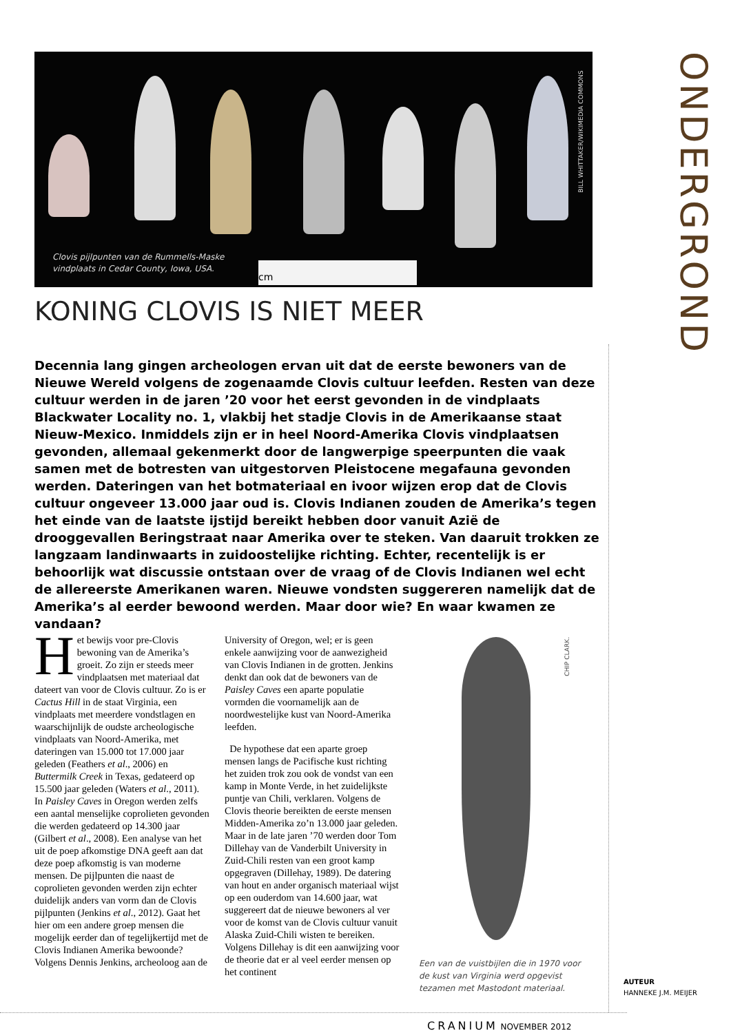BILL WHITTAKER/WIKIMEDIA COMMONS
Clovis pijlpunten van de Rummells-Maske
vindplaats in Cedar County, Iowa, USA.
cm
ONDERGROND
KONING CLOVIS IS NIET MEER
Decennia lang gingen archeologen ervan uit dat de eerste bewoners van de Nieuwe Wereld volgens de zogenaamde Clovis cultuur leefden. Resten van deze cultuur werden in de jaren ’20 voor het eerst gevonden in de vindplaats Blackwater Locality no. 1, vlakbij het stadje Clovis in de Amerikaanse staat Nieuw-Mexico. Inmiddels zijn er in heel Noord-Amerika Clovis vindplaatsen gevonden, allemaal gekenmerkt door de langwerpige speerpunten die vaak samen met de botresten van uitgestorven Pleistocene megafauna gevonden werden. Dateringen van het botmateriaal en ivoor wijzen erop dat de Clovis cultuur ongeveer 13.000 jaar oud is. Clovis Indianen zouden de Amerika’s tegen het einde van de laatste ijstijd bereikt hebben door vanuit Azië de drooggevallen Beringstraat naar Amerika over te steken. Van daaruit trokken ze langzaam landinwaarts in zuidoostelijke richting. Echter, recentelijk is er behoorlijk wat discussie ontstaan over de vraag of de Clovis Indianen wel echt de allereerste Amerikanen waren. Nieuwe vondsten suggereren namelijk dat de Amerika’s al eerder bewoond werden. Maar door wie? En waar kwamen ze vandaan?
Het bewijs voor pre-Clovis bewoning van de Amerika’s groeit. Zo zijn er steeds meer vindplaatsen met materiaal dat dateert van voor de Clovis cultuur. Zo is er Cactus Hill in de staat Virginia, een vindplaats met meerdere vondstlagen en waarschijnlijk de oudste archeologische vindplaats van Noord-Amerika, met dateringen van 15.000 tot 17.000 jaar geleden (Feathers et al., 2006) en Buttermilk Creek in Texas, gedateerd op 15.500 jaar geleden (Waters et al., 2011). In Paisley Caves in Oregon werden zelfs een aantal menselijke coprolieten gevonden die werden gedateerd op 14.300 jaar (Gilbert et al., 2008). Een analyse van het uit de poep afkomstige DNA geeft aan dat deze poep afkomstig is van moderne mensen. De pijlpunten die naast de coprolieten gevonden werden zijn echter duidelijk anders van vorm dan de Clovis pijlpunten (Jenkins et al., 2012). Gaat het hier om een andere groep mensen die mogelijk eerder dan of tegelijkertijd met de Clovis Indianen Amerika bewoonde? Volgens Dennis Jenkins, archeoloog aan de University of Oregon, wel; er is geen enkele aanwijzing voor de aanwezigheid van Clovis Indianen in de grotten. Jenkins denkt dan ook dat de bewoners van de Paisley Caves een aparte populatie vormden die voornamelijk aan de noordwestelijke kust van Noord-Amerika leefden.
De hypothese dat een aparte groep mensen langs de Pacifische kust richting het zuiden trok zou ook de vondst van een kamp in Monte Verde, in het zuidelijkste puntje van Chili, verklaren. Volgens de Clovis theorie bereikten de eerste mensen Midden-Amerika zo’n 13.000 jaar geleden. Maar in de late jaren ’70 werden door Tom Dillehay van de Vanderbilt University in Zuid-Chili resten van een groot kamp opgegraven (Dillehay, 1989). De datering van hout en ander organisch materiaal wijst op een ouderdom van 14.600 jaar, wat suggereert dat de nieuwe bewoners al ver voor de komst van de Clovis cultuur vanuit Alaska Zuid-Chili wisten te bereiken. Volgens Dillehay is dit een aanwijzing voor de theorie dat er al veel eerder mensen op het continent
CHIP CLARK.
Een van de vuistbijlen die in 1970 voor de kust van Virginia werd opgevist tezamen met Mastodont materiaal.
AUTEUR
HANNEKE J.M. MEIJER
CRANIUM NOVEMBER 2012